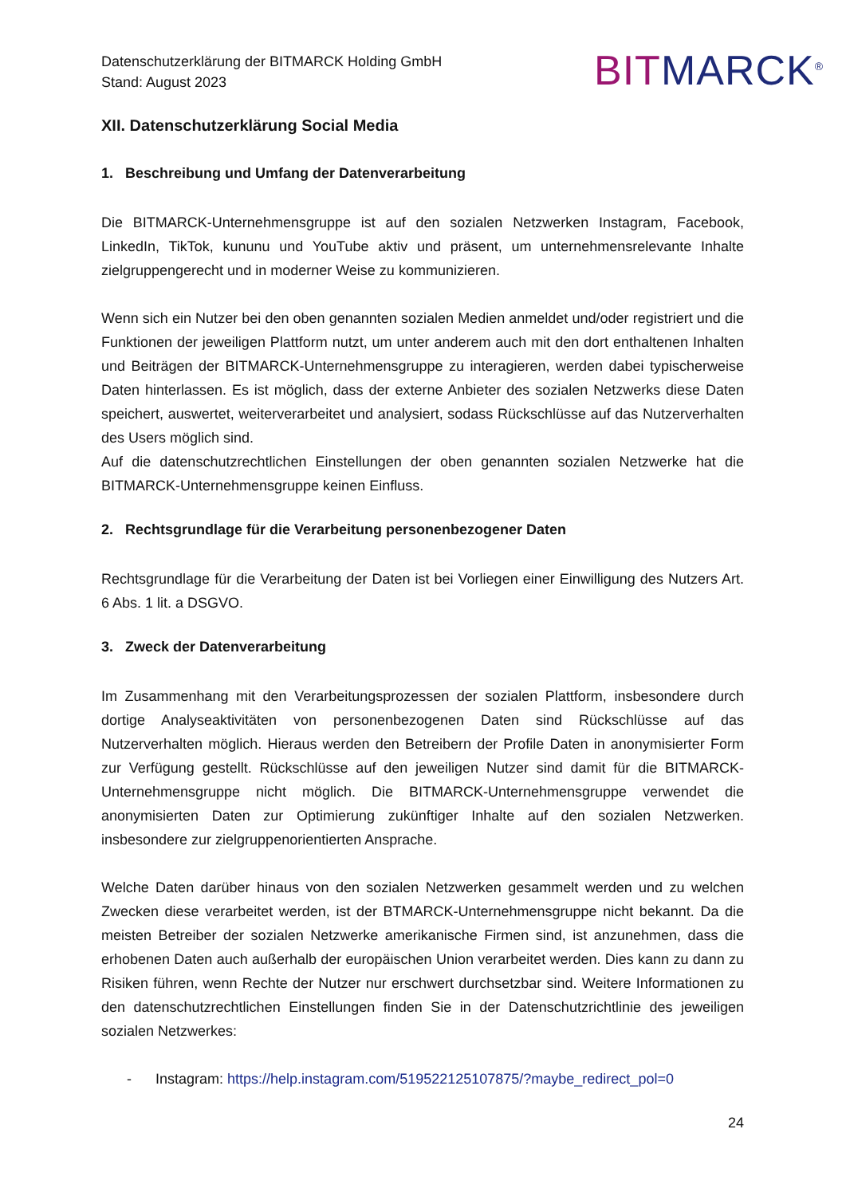Datenschutzerklärung der BITMARCK Holding GmbH
Stand: August 2023
BITMARCK<sup>®</sup>
XII. Datenschutzerklärung Social Media
1. Beschreibung und Umfang der Datenverarbeitung
Die BITMARCK-Unternehmensgruppe ist auf den sozialen Netzwerken Instagram, Facebook, LinkedIn, TikTok, kununu und YouTube aktiv und präsent, um unternehmensrelevante Inhalte zielgruppengerecht und in moderner Weise zu kommunizieren.
Wenn sich ein Nutzer bei den oben genannten sozialen Medien anmeldet und/oder registriert und die Funktionen der jeweiligen Plattform nutzt, um unter anderem auch mit den dort enthaltenen Inhalten und Beiträgen der BITMARCK-Unternehmensgruppe zu interagieren, werden dabei typischerweise Daten hinterlassen. Es ist möglich, dass der externe Anbieter des sozialen Netzwerks diese Daten speichert, auswertet, weiterverarbeitet und analysiert, sodass Rückschlüsse auf das Nutzerverhalten des Users möglich sind.
Auf die datenschutzrechtlichen Einstellungen der oben genannten sozialen Netzwerke hat die BITMARCK-Unternehmensgruppe keinen Einfluss.
2. Rechtsgrundlage für die Verarbeitung personenbezogener Daten
Rechtsgrundlage für die Verarbeitung der Daten ist bei Vorliegen einer Einwilligung des Nutzers Art. 6 Abs. 1 lit. a DSGVO.
3. Zweck der Datenverarbeitung
Im Zusammenhang mit den Verarbeitungsprozessen der sozialen Plattform, insbesondere durch dortige Analyseaktivitäten von personenbezogenen Daten sind Rückschlüsse auf das Nutzerverhalten möglich. Hieraus werden den Betreibern der Profile Daten in anonymisierter Form zur Verfügung gestellt. Rückschlüsse auf den jeweiligen Nutzer sind damit für die BITMARCK-Unternehmensgruppe nicht möglich. Die BITMARCK-Unternehmensgruppe verwendet die anonymisierten Daten zur Optimierung zukünftiger Inhalte auf den sozialen Netzwerken. insbesondere zur zielgruppenorientierten Ansprache.
Welche Daten darüber hinaus von den sozialen Netzwerken gesammelt werden und zu welchen Zwecken diese verarbeitet werden, ist der BTMARCK-Unternehmensgruppe nicht bekannt. Da die meisten Betreiber der sozialen Netzwerke amerikanische Firmen sind, ist anzunehmen, dass die erhobenen Daten auch außerhalb der europäischen Union verarbeitet werden. Dies kann zu dann zu Risiken führen, wenn Rechte der Nutzer nur erschwert durchsetzbar sind. Weitere Informationen zu den datenschutzrechtlichen Einstellungen finden Sie in der Datenschutzrichtlinie des jeweiligen sozialen Netzwerkes:
- Instagram: https://help.instagram.com/519522125107875/?maybe_redirect_pol=0
24